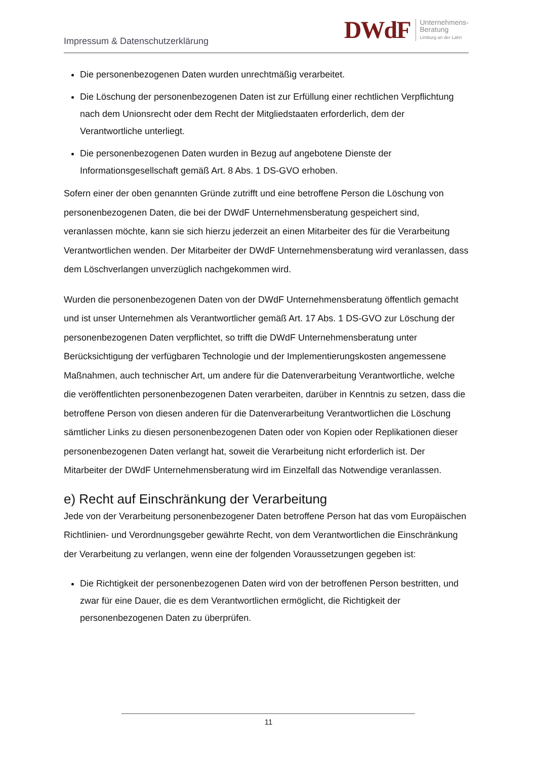Impressum & Datenschutzerklärung
DWdF
Unternehmens-
Beratung
Limburg an der Lahn
Die personenbezogenen Daten wurden unrechtmäßig verarbeitet.
Die Löschung der personenbezogenen Daten ist zur Erfüllung einer rechtlichen Verpflichtung nach dem Unionsrecht oder dem Recht der Mitgliedstaaten erforderlich, dem der Verantwortliche unterliegt.
Die personenbezogenen Daten wurden in Bezug auf angebotene Dienste der Informationsgesellschaft gemäß Art. 8 Abs. 1 DS-GVO erhoben.
Sofern einer der oben genannten Gründe zutrifft und eine betroffene Person die Löschung von personenbezogenen Daten, die bei der DWdF Unternehmensberatung gespeichert sind, veranlassen möchte, kann sie sich hierzu jederzeit an einen Mitarbeiter des für die Verarbeitung Verantwortlichen wenden. Der Mitarbeiter der DWdF Unternehmensberatung wird veranlassen, dass dem Löschverlangen unverzüglich nachgekommen wird.
Wurden die personenbezogenen Daten von der DWdF Unternehmensberatung öffentlich gemacht und ist unser Unternehmen als Verantwortlicher gemäß Art. 17 Abs. 1 DS-GVO zur Löschung der personenbezogenen Daten verpflichtet, so trifft die DWdF Unternehmensberatung unter Berücksichtigung der verfügbaren Technologie und der Implementierungskosten angemessene Maßnahmen, auch technischer Art, um andere für die Datenverarbeitung Verantwortliche, welche die veröffentlichten personenbezogenen Daten verarbeiten, darüber in Kenntnis zu setzen, dass die betroffene Person von diesen anderen für die Datenverarbeitung Verantwortlichen die Löschung sämtlicher Links zu diesen personenbezogenen Daten oder von Kopien oder Replikationen dieser personenbezogenen Daten verlangt hat, soweit die Verarbeitung nicht erforderlich ist. Der Mitarbeiter der DWdF Unternehmensberatung wird im Einzelfall das Notwendige veranlassen.
e) Recht auf Einschränkung der Verarbeitung
Jede von der Verarbeitung personenbezogener Daten betroffene Person hat das vom Europäischen Richtlinien- und Verordnungsgeber gewährte Recht, von dem Verantwortlichen die Einschränkung der Verarbeitung zu verlangen, wenn eine der folgenden Voraussetzungen gegeben ist:
Die Richtigkeit der personenbezogenen Daten wird von der betroffenen Person bestritten, und zwar für eine Dauer, die es dem Verantwortlichen ermöglicht, die Richtigkeit der personenbezogenen Daten zu überprüfen.
11